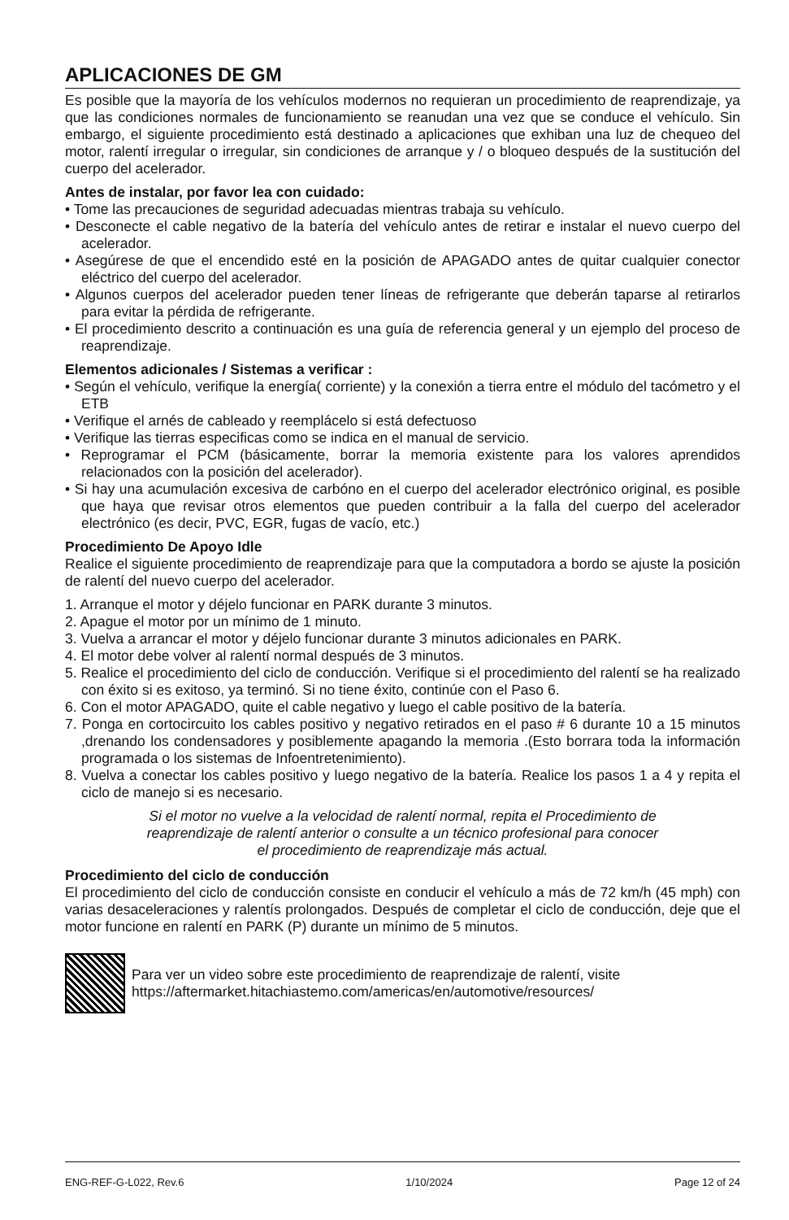APLICACIONES DE GM
Es posible que la mayoría de los vehículos modernos no requieran un procedimiento de reaprendizaje, ya que las condiciones normales de funcionamiento se reanudan una vez que se conduce el vehículo. Sin embargo, el siguiente procedimiento está destinado a aplicaciones que exhiban una luz de chequeo del motor, ralentí irregular o irregular, sin condiciones de arranque y / o bloqueo después de la sustitución del cuerpo del acelerador.
Antes de instalar, por favor lea con cuidado:
• Tome las precauciones de seguridad adecuadas mientras trabaja su vehículo.
• Desconecte el cable negativo de la batería del vehículo antes de retirar e instalar el nuevo cuerpo del acelerador.
• Asegúrese de que el encendido esté en la posición de APAGADO antes de quitar cualquier conector eléctrico del cuerpo del acelerador.
• Algunos cuerpos del acelerador pueden tener líneas de refrigerante que deberán taparse al retirarlos para evitar la pérdida de refrigerante.
• El procedimiento descrito a continuación es una guía de referencia general y un ejemplo del proceso de reaprendizaje.
Elementos adicionales / Sistemas a verificar :
• Según el vehículo, verifique la energía( corriente) y la conexión a tierra entre el módulo del tacómetro y el ETB
• Verifique el arnés de cableado y reemplácelo si está defectuoso
• Verifique las tierras especificas como se indica en el manual de servicio.
• Reprogramar el PCM (básicamente, borrar la memoria existente para los valores aprendidos relacionados con la posición del acelerador).
• Si hay una acumulación excesiva de carbóno en el cuerpo del acelerador electrónico original, es posible que haya que revisar otros elementos que pueden contribuir a la falla del cuerpo del acelerador electrónico (es decir, PVC, EGR, fugas de vacío, etc.)
Procedimiento De Apoyo Idle
Realice el siguiente procedimiento de reaprendizaje para que la computadora a bordo se ajuste la posición de ralentí del nuevo cuerpo del acelerador.
1. Arranque el motor y déjelo funcionar en PARK durante 3 minutos.
2. Apague el motor por un mínimo de 1 minuto.
3. Vuelva a arrancar el motor y déjelo funcionar durante 3 minutos adicionales en PARK.
4. El motor debe volver al ralentí normal después de 3 minutos.
5. Realice el procedimiento del ciclo de conducción. Verifique si el procedimiento del ralentí se ha realizado con éxito si es exitoso, ya terminó. Si no tiene éxito, continúe con el Paso 6.
6. Con el motor APAGADO, quite el cable negativo y luego el cable positivo de la batería.
7. Ponga en cortocircuito los cables positivo y negativo retirados en el paso # 6 durante 10 a 15 minutos ,drenando los condensadores y posiblemente apagando la memoria .(Esto borrara toda la información programada o los sistemas de Infoentretenimiento).
8. Vuelva a conectar los cables positivo y luego negativo de la batería. Realice los pasos 1 a 4 y repita el ciclo de manejo si es necesario.
Si el motor no vuelve a la velocidad de ralentí normal, repita el Procedimiento de
reaprendizaje de ralentí anterior o consulte a un técnico profesional para conocer
el procedimiento de reaprendizaje más actual.
Procedimiento del ciclo de conducción
El procedimiento del ciclo de conducción consiste en conducir el vehículo a más de 72 km/h (45 mph) con varias desaceleraciones y ralentís prolongados. Después de completar el ciclo de conducción, deje que el motor funcione en ralentí en PARK (P) durante un mínimo de 5 minutos.
Para ver un video sobre este procedimiento de reaprendizaje de ralentí, visite
https://aftermarket.hitachiastemo.com/americas/en/automotive/resources/
ENG-REF-G-L022, Rev.6 1/10/2024 Page 12 of 24